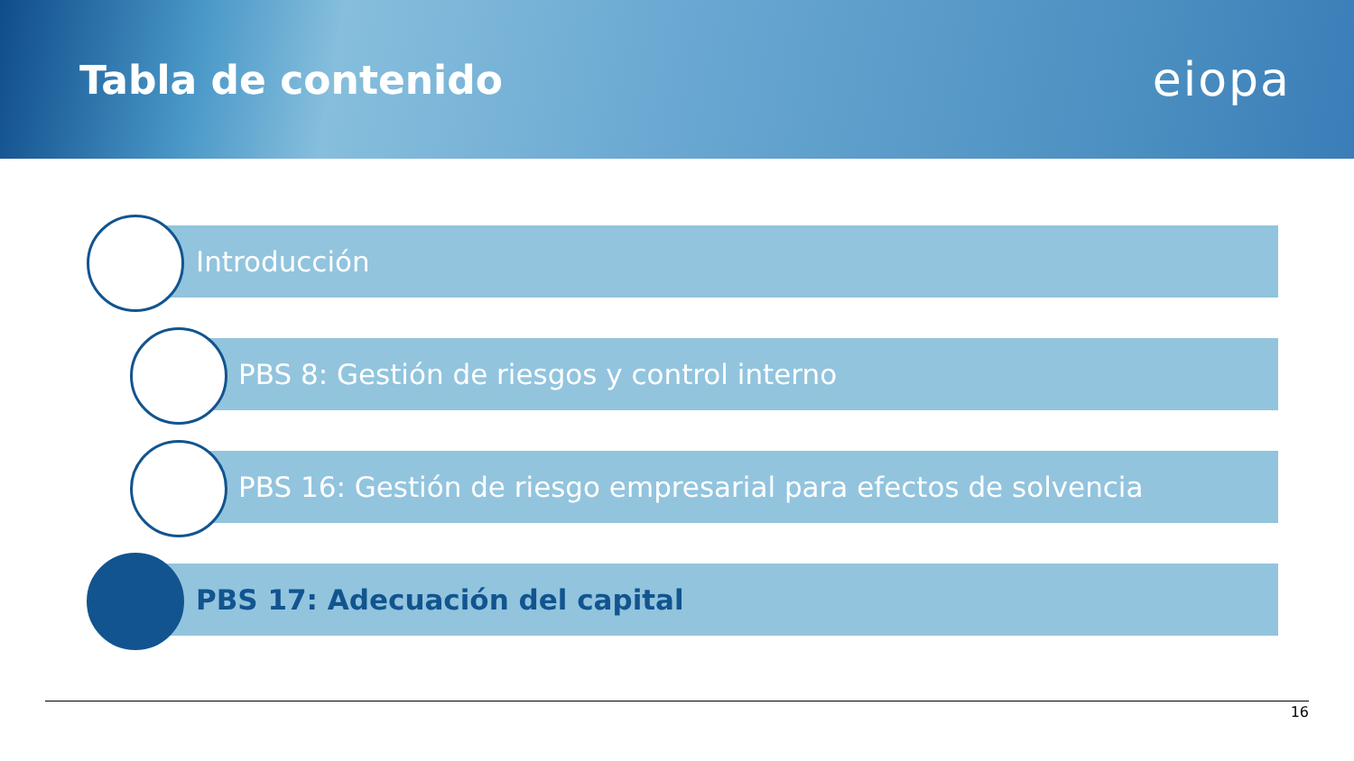Tabla de contenido
eiopa
Introducción
PBS 8: Gestión de riesgos y control interno
PBS 16: Gestión de riesgo empresarial para efectos de solvencia
PBS 17: Adecuación del capital
16